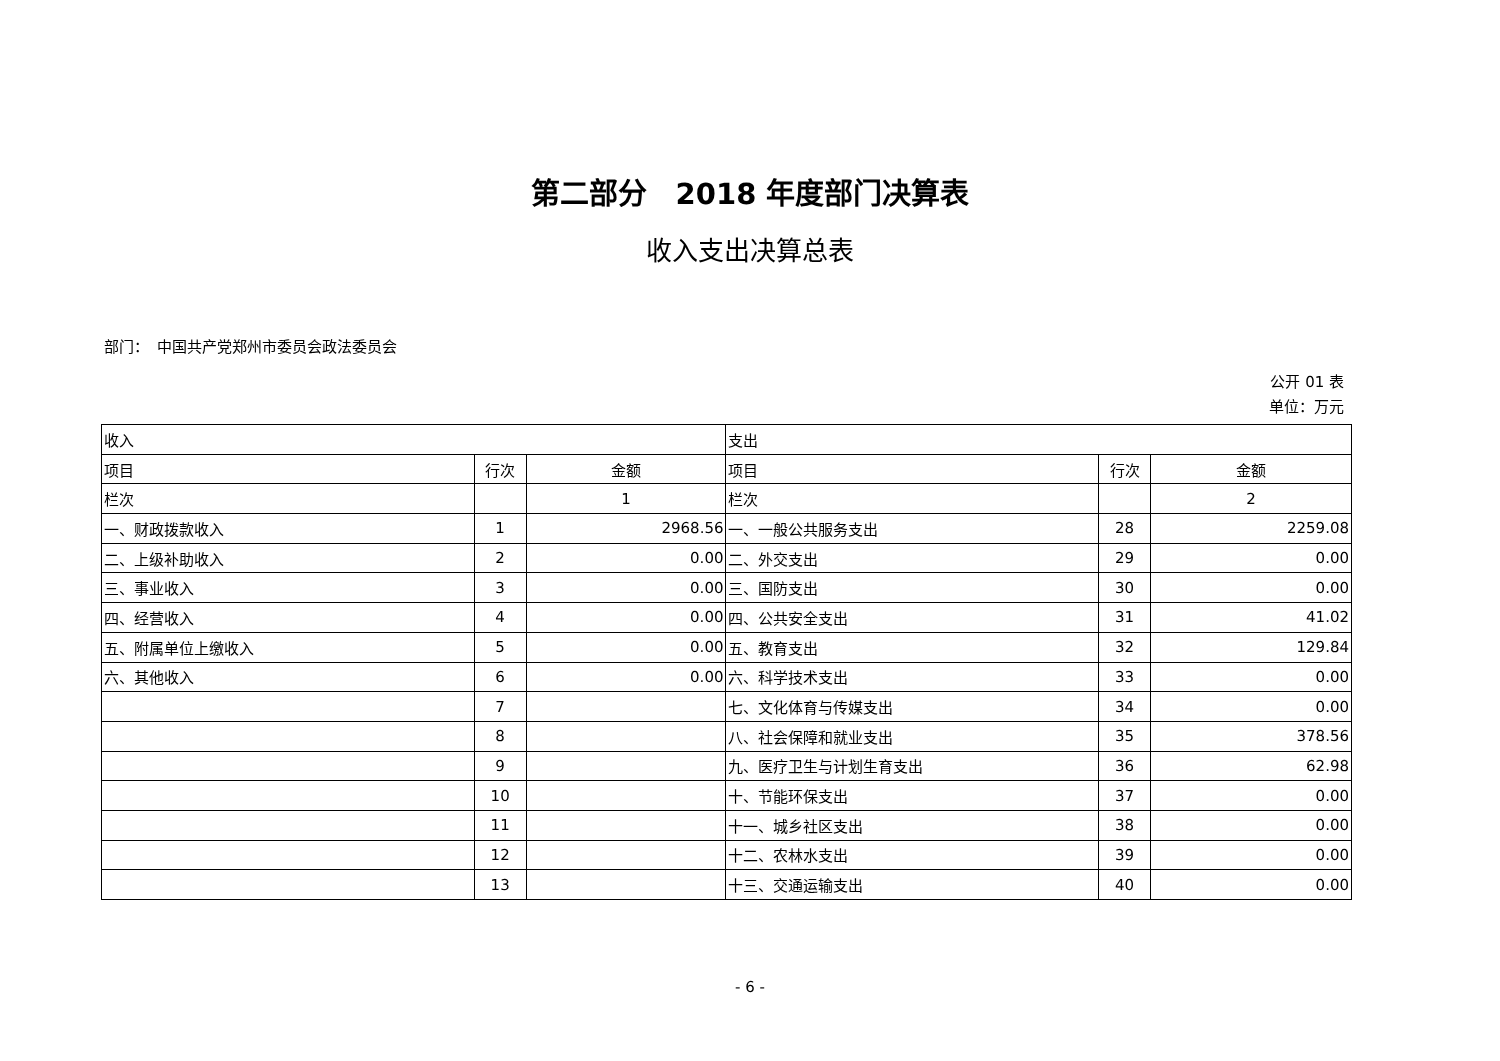第二部分　2018 年度部门决算表
收入支出决算总表
部门：　中国共产党郑州市委员会政法委员会
公开 01 表
单位：万元
| 收入 | | | 支出 | | |
| --- | --- | --- | --- | --- | --- |
| 项目 | 行次 | 金额 | 项目 | 行次 | 金额 |
| 栏次 | | 1 | 栏次 | | 2 |
| 一、财政拨款收入 | 1 | 2968.56 | 一、一般公共服务支出 | 28 | 2259.08 |
| 二、上级补助收入 | 2 | 0.00 | 二、外交支出 | 29 | 0.00 |
| 三、事业收入 | 3 | 0.00 | 三、国防支出 | 30 | 0.00 |
| 四、经营收入 | 4 | 0.00 | 四、公共安全支出 | 31 | 41.02 |
| 五、附属单位上缴收入 | 5 | 0.00 | 五、教育支出 | 32 | 129.84 |
| 六、其他收入 | 6 | 0.00 | 六、科学技术支出 | 33 | 0.00 |
| | 7 | | 七、文化体育与传媒支出 | 34 | 0.00 |
| | 8 | | 八、社会保障和就业支出 | 35 | 378.56 |
| | 9 | | 九、医疗卫生与计划生育支出 | 36 | 62.98 |
| | 10 | | 十、节能环保支出 | 37 | 0.00 |
| | 11 | | 十一、城乡社区支出 | 38 | 0.00 |
| | 12 | | 十二、农林水支出 | 39 | 0.00 |
| | 13 | | 十三、交通运输支出 | 40 | 0.00 |
- 6 -